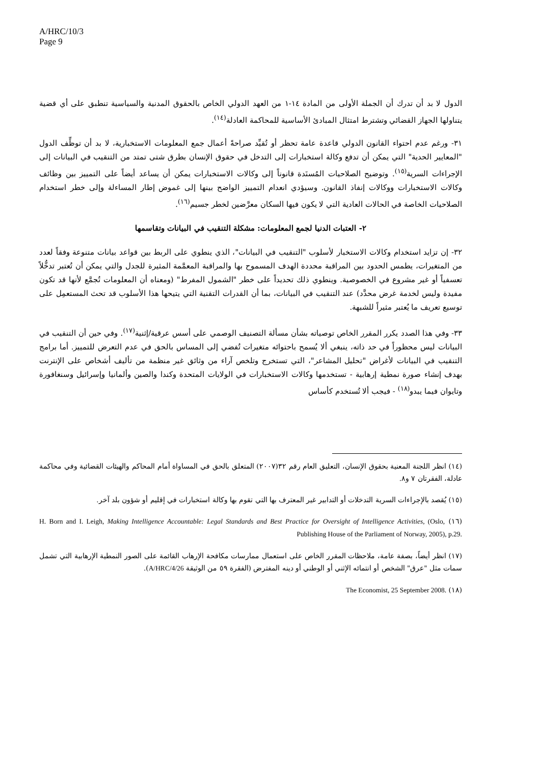A/HRC/10/3
Page 9
الدول لا بد أن تدرك أن الجملة الأولى من المادة ١٤-١ من العهد الدولي الخاص بالحقوق المدنية والسياسية تنطبق على أي قضية يتناولها الجهاز القضائي وتشترط امتثال المبادئ الأساسية للمحاكمة العادلة<sup>(١٤)</sup>.
٣١- ورغم عدم احتواء القانون الدولي قاعدة عامة تحظر أو تُقيِّد صراحةً أعمال جمع المعلومات الاستخبارية، لا بد أن توظِّف الدول "المعايير الحدية" التي يمكن أن تدفع وكالة استخبارات إلى التدخل في حقوق الإنسان بطرق شتى تمتد من التنقيب في البيانات إلى الإجراءات السرية<sup>(١٥)</sup>. وتوضيح الصلاحيات المُسنَدة قانوناً إلى وكالات الاستخبارات يمكن أن يساعد أيضاً على التمييز بين وظائف وكالات الاستخبارات ووكالات إنفاذ القانون. وسيؤدي انعدام التمييز الواضح بينها إلى غموض إطار المساءلة وإلى خطر استخدام الصلاحيات الخاصة في الحالات العادية التي لا يكون فيها السكان معرَّضين لخطر جسيم<sup>(١٦)</sup>.
٢- العتبات الدنيا لجمع المعلومات: مشكلة التنقيب في البيانات وتقاسمها
٣٢- إن تزايد استخدام وكالات الاستخبار لأسلوب "التنقيب في البيانات"، الذي ينطوي على الربط بين قواعد بيانات متنوعة وفقاً لعدد من المتغيرات، يطمس الحدود بين المراقبة محددة الهدف المسموح بها والمراقبة المعمَّمة المثيرة للجدل والتي يمكن أن تُعتبر تدخُّلاً تعسفياً أو غير مشروع في الخصوصية. وينطوي ذلك تحديداً على خطر "الشمول المفرط" (ومعناه أن المعلومات تُجمَّع لأنها قد تكون مفيدة وليس لخدمة غرض محدَّد) عند التنقيب في البيانات، بما أن القدرات التقنية التي يتيحها هذا الأسلوب قد تحث المستعمِل على توسيع تعريف ما يُعتبر مثيراً للشبهة.
٣٣- وفي هذا الصدد يكرر المقرر الخاص توصياته بشأن مسألة التصنيف الوصمي على أسس عرقية/إثنية<sup>(١٧)</sup>. وفي حين أن التنقيب في البيانات ليس محظوراً في حد ذاته، ينبغي ألا يُسمح باحتوائه متغيرات تُفضي إلى المساس بالحق في عدم التعرض للتمييز. أما برامج التنقيب في البيانات لأغراض "تحليل المشاعر"، التي تستخرج وتلخص آراء من وثائق غير منظمة من تأليف أشخاص على الإنترنت بهدف إنشاء صورة نمطية إرهابية - تستخدمها وكالات الاستخبارات في الولايات المتحدة وكندا والصين وألمانيا وإسرائيل وسنغافورة وتايوان فيما يبدو<sup>(١٨)</sup> - فيجب ألا تُستخدم كأساس
(١٤) انظر اللجنة المعنية بحقوق الإنسان، التعليق العام رقم ٣٢(٢٠٠٧) المتعلق بالحق في المساواة أمام المحاكم والهيئات القضائية وفي محاكمة عادلة، الفقرتان ٧ و٨.
(١٥) يُقصد بالإجراءات السرية التدخلات أو التدابير غير المعترف بها التي تقوم بها وكالة استخبارات في إقليم أو شؤون بلد آخر.
(١٦) H. Born and I. Leigh, Making Intelligence Accountable: Legal Standards and Best Practice for Oversight of Intelligence Activities, (Oslo, Publishing House of the Parliament of Norway, 2005), p.29.
(١٧) انظر أيضاً، بصفة عامة، ملاحظات المقرر الخاص على استعمال ممارسات مكافحة الإرهاب القائمة على الصور النمطية الإرهابية التي تشمل سمات مثل "عرق" الشخص أو انتمائه الإثني أو الوطني أو دينه المفترض (الفقرة ٥٩ من الوثيقة A/HRC/4/26).
(١٨) The Economist, 25 September 2008.